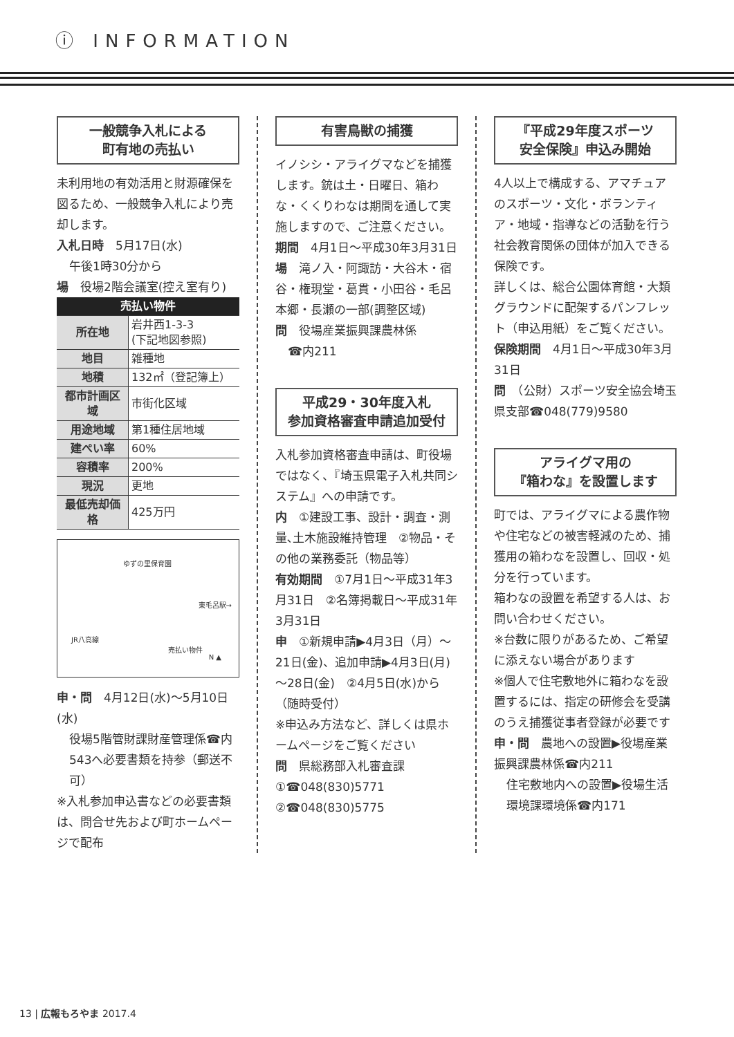ⓘ INFORMATION
一般競争入札による
町有地の売払い
未利用地の有効活用と財源確保を図るため、一般競争入札により売却します。
入札日時　5月17日(水)
午後1時30分から
場　役場2階会議室(控え室有り)
| 売払い物件 | |
| --- | --- |
| 所在地 | 岩井西1-3-3 (下記地図参照) |
| 地目 | 雑種地 |
| 地積 | 132㎡（登記簿上） |
| 都市計画区域 | 市街化区域 |
| 用途地域 | 第1種住居地域 |
| 建ぺい率 | 60% |
| 容積率 | 200% |
| 現況 | 更地 |
| 最低売却価格 | 425万円 |
ゆずの里保育園
東毛呂駅→
JR八高線
売払い物件
N ▲
申・問　4月12日(水)～5月10日(水)
役場5階管財課財産管理係☎内543へ必要書類を持参（郵送不可）
※入札参加申込書などの必要書類は、問合せ先および町ホームページで配布
有害鳥獣の捕獲
イノシシ・アライグマなどを捕獲します。銃は土・日曜日、箱わな・くくりわなは期間を通して実施しますので、ご注意ください。
期間　4月1日～平成30年3月31日
場　滝ノ入・阿諏訪・大谷木・宿谷・権現堂・葛貫・小田谷・毛呂本郷・長瀬の一部(調整区域)
問　役場産業振興課農林係
☎内211
平成29・30年度入札
参加資格審査申請追加受付
入札参加資格審査申請は、町役場ではなく、『埼玉県電子入札共同システム』への申請です。
内　①建設工事、設計・調査・測量､土木施設維持管理　②物品・その他の業務委託（物品等）
有効期間　①7月1日～平成31年3月31日　②名簿掲載日～平成31年3月31日
申　①新規申請▶4月3日（月）～21日(金)、追加申請▶4月3日(月)～28日(金)　②4月5日(水)から（随時受付）
※申込み方法など、詳しくは県ホームページをご覧ください
問　県総務部入札審査課①☎048(830)5771　②☎048(830)5775
『平成29年度スポーツ
安全保険』申込み開始
4人以上で構成する、アマチュアのスポーツ・文化・ボランティア・地域・指導などの活動を行う社会教育関係の団体が加入できる保険です。
詳しくは、総合公園体育館・大類グラウンドに配架するパンフレット（申込用紙）をご覧ください。
保険期間　4月1日～平成30年3月31日
問　（公財）スポーツ安全協会埼玉県支部☎048(779)9580
アライグマ用の
『箱わな』を設置します
町では、アライグマによる農作物や住宅などの被害軽減のため、捕獲用の箱わなを設置し、回収・処分を行っています。
箱わなの設置を希望する人は、お問い合わせください。
※台数に限りがあるため、ご希望に添えない場合があります
※個人で住宅敷地外に箱わなを設置するには、指定の研修会を受講のうえ捕獲従事者登録が必要です
申・問　農地への設置▶役場産業振興課農林係☎内211
住宅敷地内への設置▶役場生活環境課環境係☎内171
13 | 広報もろやま 2017.4